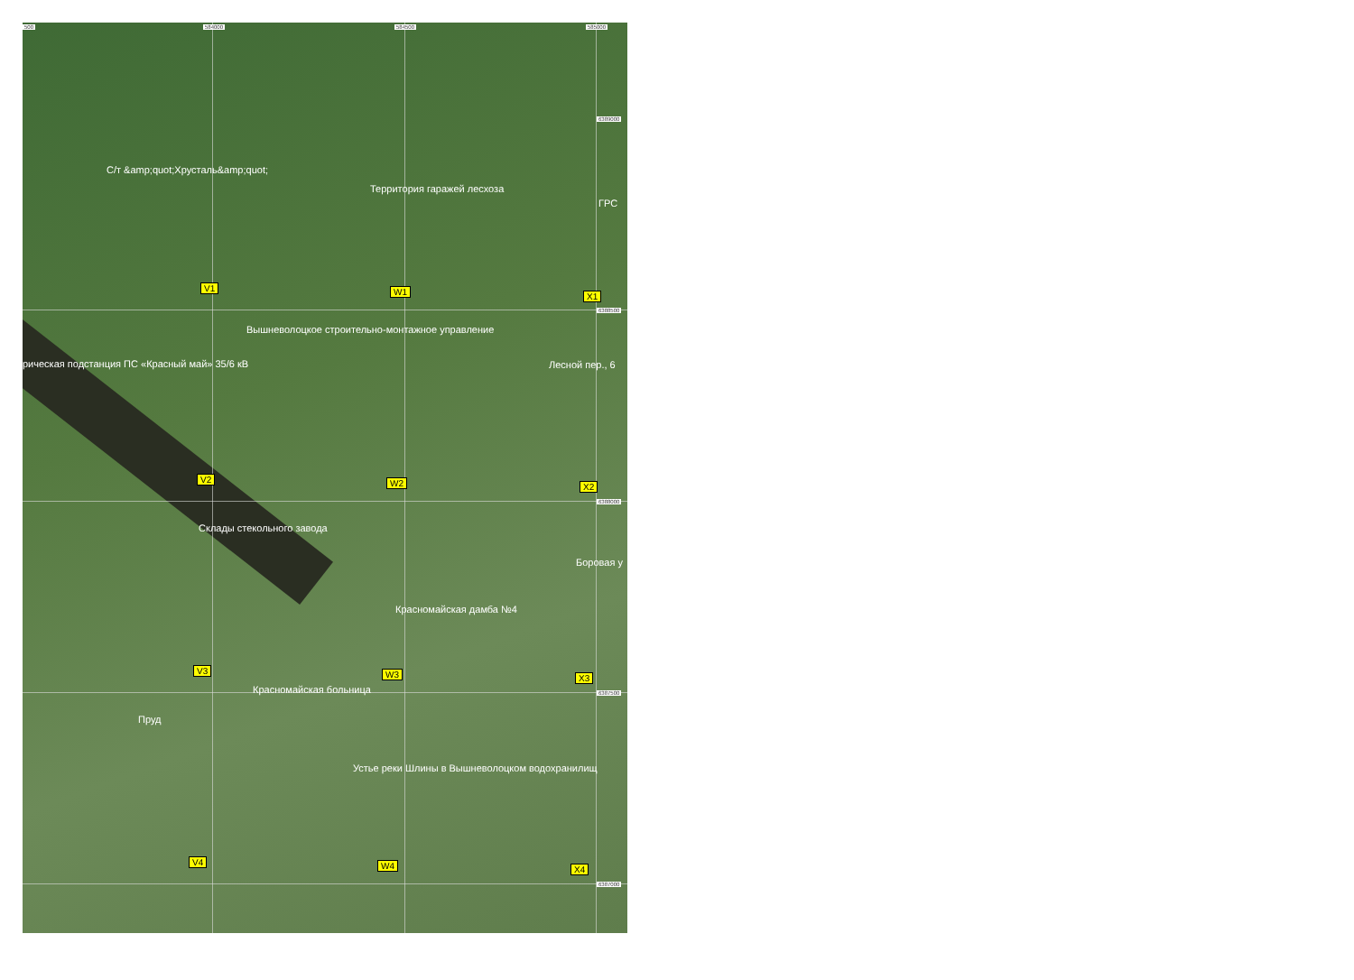500 584000 584500 585000
6389000
6388500
6388000
6387500
6387000
С/т &amp;quot;Хрусталь&amp;quot;
Территория гаражей лесхоза
ГРС
V1 W1 X1
Вышневолоцкое строительно-монтажное управление
рическая подстанция ПС «Красный май» 35/6 кВ Лесной пер., 6
V2 W2 X2
Склады стекольного завода
Боровая у
Красномайская дамба №4
V3 W3 X3
Красномайская больница
Пруд
Устье реки Шлины в Вышневолоцком водохранилищ
V4 W4 X4